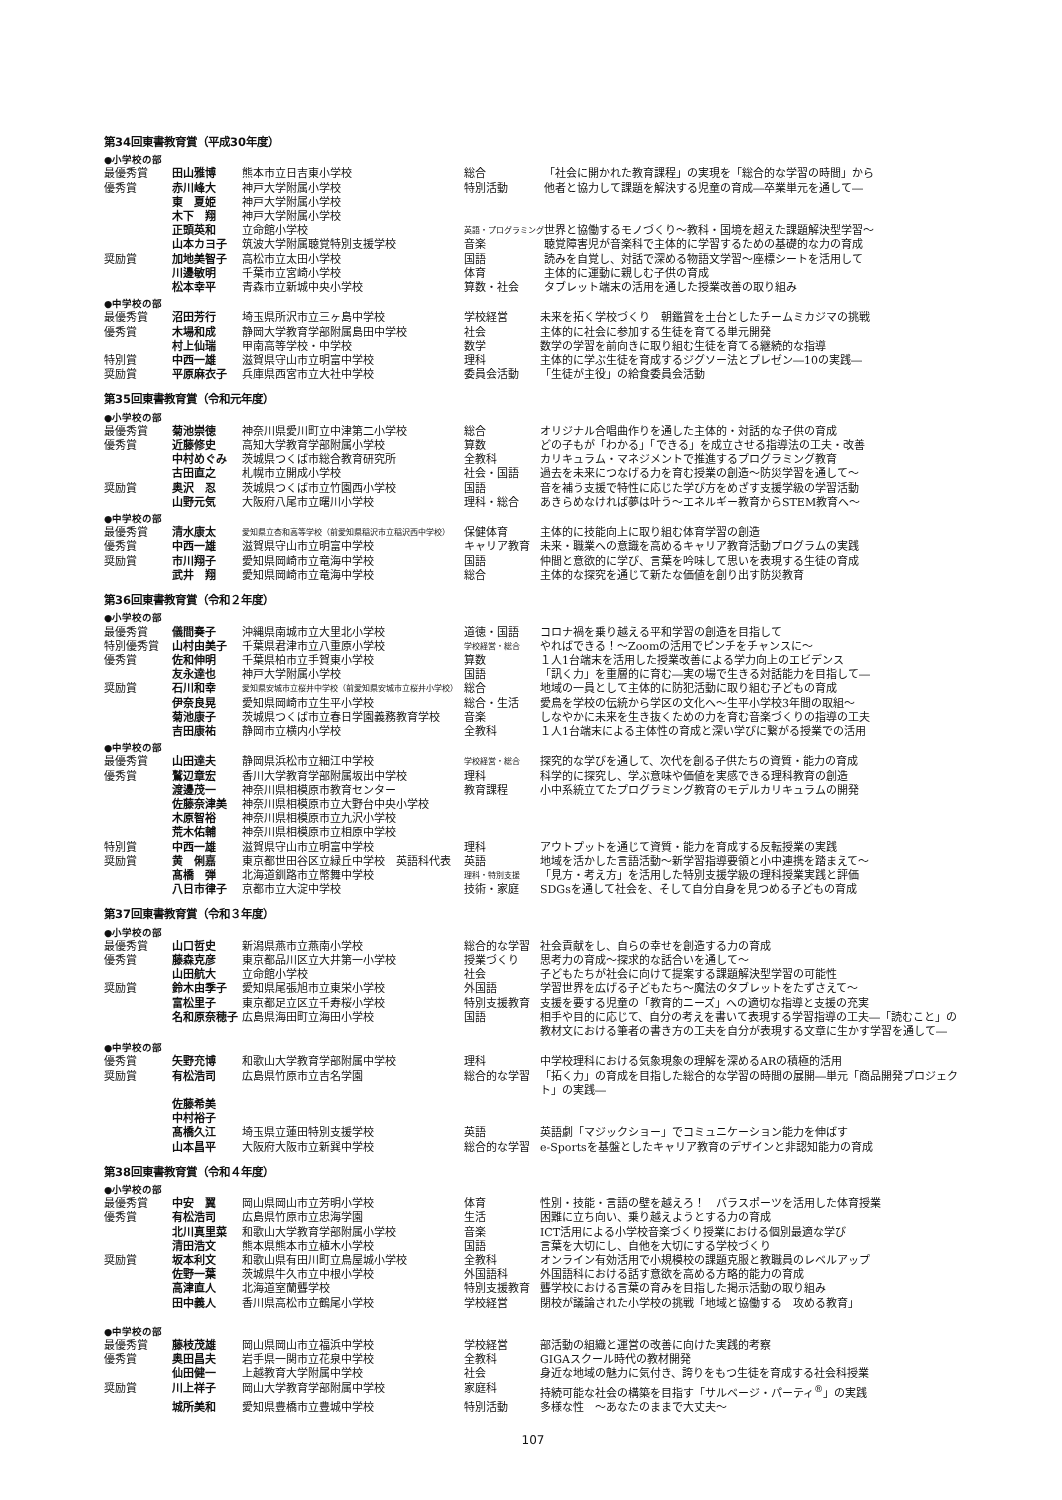第34回東書教育賞（平成30年度）
●小学校の部
| 最優秀賞 | 田山雅博 | 熊本市立日吉東小学校 | 総合 | 「社会に開かれた教育課程」の実現を「総合的な学習の時間」から |
| 優秀賞 | 赤川峰大 | 神戸大学附属小学校 | 特別活動 | 他者と協力して課題を解決する児童の育成―卒業単元を通して― |
| | 東 夏姫 | 神戸大学附属小学校 | | |
| | 木下 翔 | 神戸大学附属小学校 | | |
| | 正頭英和 | 立命館小学校 | 英語・プログラミング | 世界と協働するモノづくり～教科・国境を超えた課題解決型学習～ |
| | 山本カヨ子 | 筑波大学附属聴覚特別支援学校 | 音楽 | 聴覚障害児が音楽科で主体的に学習するための基礎的な力の育成 |
| 奨励賞 | 加地美智子 | 高松市立太田小学校 | 国語 | 読みを自覚し、対話で深める物語文学習～座標シートを活用して |
| | 川邊敏明 | 千葉市立宮崎小学校 | 体育 | 主体的に運動に親しむ子供の育成 |
| | 松本幸平 | 青森市立新城中央小学校 | 算数・社会 | タブレット端末の活用を通した授業改善の取り組み |
●中学校の部
| 最優秀賞 | 沼田芳行 | 埼玉県所沢市立三ヶ島中学校 | 学校経営 | 未来を拓く学校づくり 朝鑑賞を土台としたチームミカジマの挑戦 |
| 優秀賞 | 木場和成 | 静岡大学教育学部附属島田中学校 | 社会 | 主体的に社会に参加する生徒を育てる単元開発 |
| | 村上仙瑞 | 甲南高等学校・中学校 | 数学 | 数学の学習を前向きに取り組む生徒を育てる継続的な指導 |
| 特別賞 | 中西一雄 | 滋賀県守山市立明富中学校 | 理科 | 主体的に学ぶ生徒を育成するジグソー法とプレゼン―10の実践― |
| 奨励賞 | 平原麻衣子 | 兵庫県西宮市立大社中学校 | 委員会活動 | 「生徒が主役」の給食委員会活動 |
第35回東書教育賞（令和元年度）
●小学校の部
| 最優秀賞 | 菊池崇徳 | 神奈川県愛川町立中津第二小学校 | 総合 | オリジナル合唱曲作りを通した主体的・対話的な子供の育成 |
| 優秀賞 | 近藤修史 | 高知大学教育学部附属小学校 | 算数 | どの子もが「わかる」「できる」を成立させる指導法の工夫・改善 |
| | 中村めぐみ | 茨城県つくば市総合教育研究所 | 全教科 | カリキュラム・マネジメントで推進するプログラミング教育 |
| | 古田直之 | 札幌市立開成小学校 | 社会・国語 | 過去を未来につなげる力を育む授業の創造～防災学習を通して～ |
| 奨励賞 | 奥沢 忍 | 茨城県つくば市立竹園西小学校 | 国語 | 音を補う支援で特性に応じた学び方をめざす支援学級の学習活動 |
| | 山野元気 | 大阪府八尾市立曙川小学校 | 理科・総合 | あきらめなければ夢は叶う～エネルギー教育からSTEM教育へ～ |
●中学校の部
| 最優秀賞 | 清水康太 | 愛知県立杏和高等学校（前愛知県稲沢市立稲沢西中学校） | 保健体育 | 主体的に技能向上に取り組む体育学習の創造 |
| 優秀賞 | 中西一雄 | 滋賀県守山市立明富中学校 | キャリア教育 | 未来・職業への意識を高めるキャリア教育活動プログラムの実践 |
| 奨励賞 | 市川翔子 | 愛知県岡崎市立竜海中学校 | 国語 | 仲間と意欲的に学び、言葉を吟味して思いを表現する生徒の育成 |
| | 武井 翔 | 愛知県岡崎市立竜海中学校 | 総合 | 主体的な探究を通じて新たな価値を創り出す防災教育 |
第36回東書教育賞（令和２年度）
●小学校の部
| 最優秀賞 | 儀間奏子 | 沖縄県南城市立大里北小学校 | 道徳・国語 | コロナ禍を乗り越える平和学習の創造を目指して |
| 特別優秀賞 | 山村由美子 | 千葉県君津市立八重原小学校 | 学校経営・総合 | やればできる！～Zoomの活用でピンチをチャンスに～ |
| 優秀賞 | 佐和伸明 | 千葉県柏市立手賀東小学校 | 算数 | １人1台端末を活用した授業改善による学力向上のエビデンス |
| | 友永達也 | 神戸大学附属小学校 | 国語 | 「訊く力」を重層的に育む―実の場で生きる対話能力を目指して― |
| 奨励賞 | 石川和幸 | 愛知県安城市立桜井中学校（前愛知県安城市立桜井小学校） | 総合 | 地域の一員として主体的に防犯活動に取り組む子どもの育成 |
| | 伊奈良晃 | 愛知県岡崎市立生平小学校 | 総合・生活 | 愛鳥を学校の伝統から学区の文化へ～生平小学校3年間の取組～ |
| | 菊池康子 | 茨城県つくば市立春日学園義務教育学校 | 音楽 | しなやかに未来を生き抜くための力を育む音楽づくりの指導の工夫 |
| | 吉田康祐 | 静岡市立横内小学校 | 全教科 | １人1台端末による主体性の育成と深い学びに繋がる授業での活用 |
●中学校の部
| 最優秀賞 | 山田達夫 | 静岡県浜松市立細江中学校 | 学校経営・総合 | 探究的な学びを通して、次代を創る子供たちの資質・能力の育成 |
| 優秀賞 | 鷲辺章宏 | 香川大学教育学部附属坂出中学校 | 理科 | 科学的に探究し、学ぶ意味や価値を実感できる理科教育の創造 |
| | 渡邊茂一 | 神奈川県相模原市教育センター | 教育課程 | 小中系統立てたプログラミング教育のモデルカリキュラムの開発 |
| | 佐藤奈津美 | 神奈川県相模原市立大野台中央小学校 | | |
| | 木原智裕 | 神奈川県相模原市立九沢小学校 | | |
| | 荒木佑輔 | 神奈川県相模原市立相原中学校 | | |
| 特別賞 | 中西一雄 | 滋賀県守山市立明富中学校 | 理科 | アウトプットを通じて資質・能力を育成する反転授業の実践 |
| 奨励賞 | 黄 俐嘉 | 東京都世田谷区立緑丘中学校 英語科代表 | 英語 | 地域を活かした言語活動～新学習指導要領と小中連携を踏まえて～ |
| | 髙橋 弾 | 北海道釧路市立幣舞中学校 | 理科・特別支援 | 「見方・考え方」を活用した特別支援学級の理科授業実践と評価 |
| | 八日市律子 | 京都市立大淀中学校 | 技術・家庭 | SDGsを通して社会を、そして自分自身を見つめる子どもの育成 |
第37回東書教育賞（令和３年度）
●小学校の部
| 最優秀賞 | 山口哲史 | 新潟県燕市立燕南小学校 | 総合的な学習 | 社会貢献をし、自らの幸せを創造する力の育成 |
| 優秀賞 | 藤森克彦 | 東京都品川区立大井第一小学校 | 授業づくり | 思考力の育成～探求的な話合いを通して～ |
| | 山田航大 | 立命館小学校 | 社会 | 子どもたちが社会に向けて提案する課題解決型学習の可能性 |
| 奨励賞 | 鈴木由季子 | 愛知県尾張旭市立東栄小学校 | 外国語 | 学習世界を広げる子どもたち～魔法のタブレットをたずさえて～ |
| | 富松里子 | 東京都足立区立千寿桜小学校 | 特別支援教育 | 支援を要する児童の「教育的ニーズ」への適切な指導と支援の充実 |
| | 名和原奈穂子 | 広島県海田町立海田小学校 | 国語 | 相手や目的に応じて、自分の考えを書いて表現する学習指導の工夫―「読むこと」の教材文における筆者の書き方の工夫を自分が表現する文章に生かす学習を通して― |
●中学校の部
| 優秀賞 | 矢野充博 | 和歌山大学教育学部附属中学校 | 理科 | 中学校理科における気象現象の理解を深めるARの積極的活用 |
| 奨励賞 | 有松浩司 | 広島県竹原市立吉名学園 | 総合的な学習 | 「拓く力」の育成を目指した総合的な学習の時間の展開―単元「商品開発プロジェクト」の実践― |
| | 佐藤希美 | | | |
| | 中村裕子 | | | |
| | 髙橋久江 | 埼玉県立蓮田特別支援学校 | 英語 | 英語劇「マジックショー」でコミュニケーション能力を伸ばす |
| | 山本昌平 | 大阪府大阪市立新巽中学校 | 総合的な学習 | e-Sportsを基盤としたキャリア教育のデザインと非認知能力の育成 |
第38回東書教育賞（令和４年度）
●小学校の部
| 最優秀賞 | 中安 翼 | 岡山県岡山市立芳明小学校 | 体育 | 性別・技能・言語の壁を越えろ！ パラスポーツを活用した体育授業 |
| 優秀賞 | 有松浩司 | 広島県竹原市立忠海学園 | 生活 | 困難に立ち向い、乗り越えようとする力の育成 |
| | 北川真里菜 | 和歌山大学教育学部附属小学校 | 音楽 | ICT活用による小学校音楽づくり授業における個別最適な学び |
| | 清田浩文 | 熊本県熊本市立植木小学校 | 国語 | 言葉を大切にし、自他を大切にする学校づくり |
| 奨励賞 | 坂本利文 | 和歌山県有田川町立鳥屋城小学校 | 全教科 | オンライン有効活用で小規模校の課題克服と教職員のレベルアップ |
| | 佐野一葉 | 茨城県牛久市立中根小学校 | 外国語科 | 外国語科における話す意欲を高める方略的能力の育成 |
| | 高津直人 | 北海道室蘭聾学校 | 特別支援教育 | 聾学校における言葉の育みを目指した掲示活動の取り組み |
| | 田中義人 | 香川県高松市立鶴尾小学校 | 学校経営 | 閉校が議論された小学校の挑戦「地域と協働する 攻める教育」 |
●中学校の部
| 最優秀賞 | 藤枝茂雄 | 岡山県岡山市立福浜中学校 | 学校経営 | 部活動の組織と運営の改善に向けた実践的考察 |
| 優秀賞 | 奥田昌夫 | 岩手県一関市立花泉中学校 | 全教科 | GIGAスクール時代の教材開発 |
| | 仙田健一 | 上越教育大学附属中学校 | 社会 | 身近な地域の魅力に気付き、誇りをもつ生徒を育成する社会科授業 |
| 奨励賞 | 川上祥子 | 岡山大学教育学部附属中学校 | 家庭科 | 持続可能な社会の構築を目指す「サルベージ・パーティ<sup>®</sup>」の実践 |
| | 城所美和 | 愛知県豊橋市立豊城中学校 | 特別活動 | 多様な性 ～あなたのままで大丈夫～ |
107